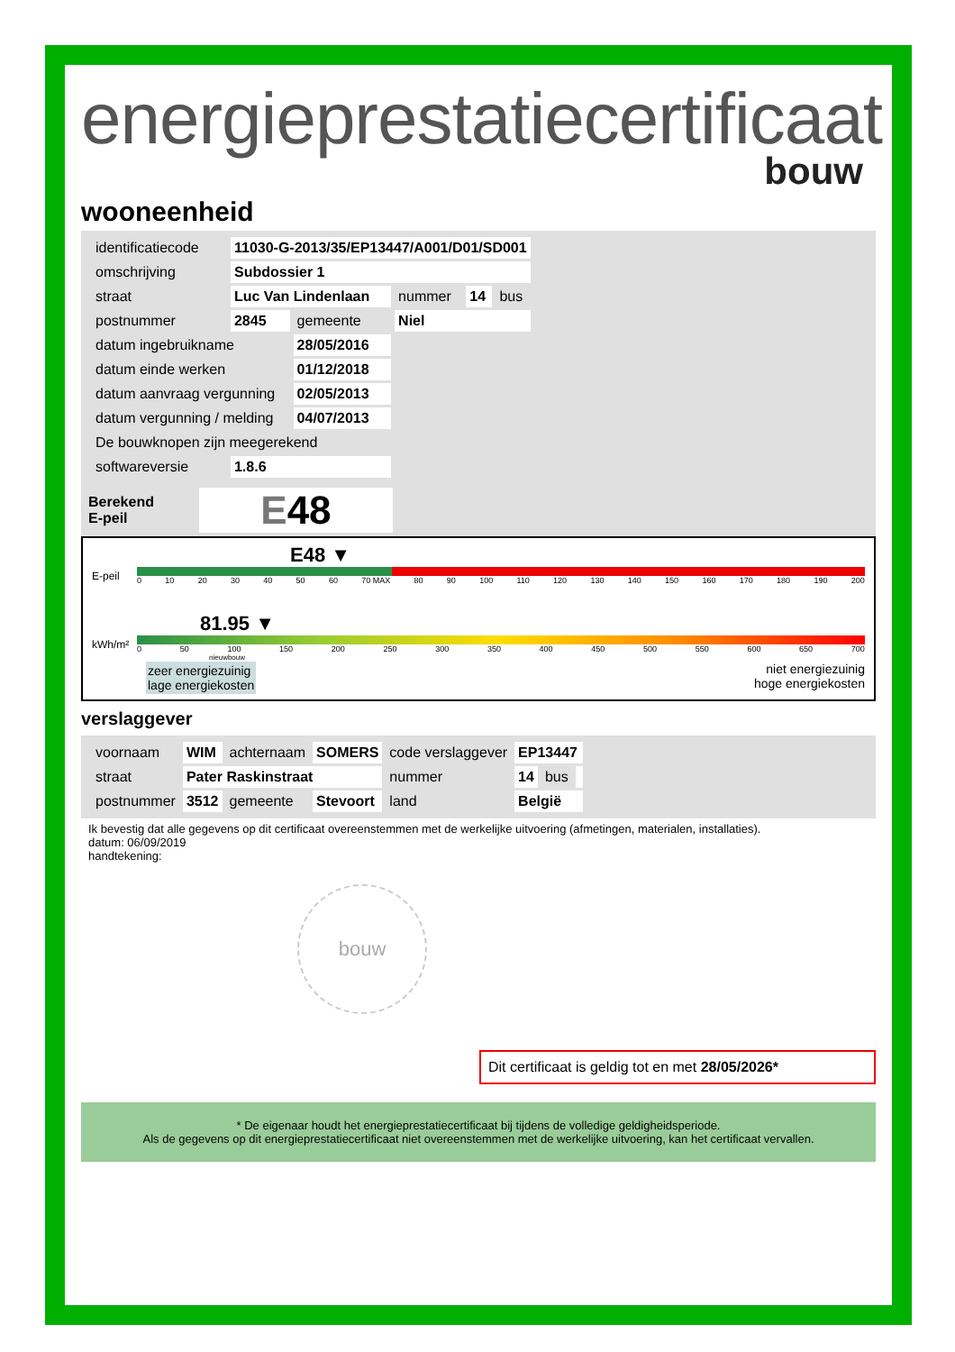energieprestatiecertificaat
bouw
wooneenheid
| identificatiecode | 11030-G-2013/35/EP13447/A001/D01/SD001 | | | | |
| omschrijving | Subdossier 1 | | | | |
| straat | Luc Van Lindenlaan | | nummer | 14 | bus |
| postnummer | 2845 | gemeente | Niel | | |
| datum ingebruikname | | 28/05/2016 | | | |
| datum einde werken | | 01/12/2018 | | | |
| datum aanvraag vergunning | | 02/05/2013 | | | |
| datum vergunning / melding | | 04/07/2013 | | | |
| De bouwknopen zijn meegerekend | | | | | |
| softwareversie | 1.8.6 | | | | |
Berekend
E-peil
E48
E48 ▼
E-peil
0 10 20 30 40 50 60 70 MAX 80 90 100 110 120 130 140 150 160 170 180 190 200
81.95 ▼
kWh/m²
0 50 100 150 200 250 300 350 400 450 500 550 600 650 700
nieuwbouw
zeer energiezuinig
lage energiekosten
niet energiezuinig
hoge energiekosten
verslaggever
| voornaam | WIM | achternaam | SOMERS | code verslaggever | EP13447 | | |
| straat | Pater Raskinstraat | | | nummer | 14 | bus | |
| postnummer | 3512 | gemeente | Stevoort | land | België | | |
Ik bevestig dat alle gegevens op dit certificaat overeenstemmen met de werkelijke uitvoering (afmetingen, materialen, installaties).
datum: 06/09/2019
handtekening:
bouw
Dit certificaat is geldig tot en met 28/05/2026*
* De eigenaar houdt het energieprestatiecertificaat bij tijdens de volledige geldigheidsperiode.
Als de gegevens op dit energieprestatiecertificaat niet overeenstemmen met de werkelijke uitvoering, kan het certificaat vervallen.